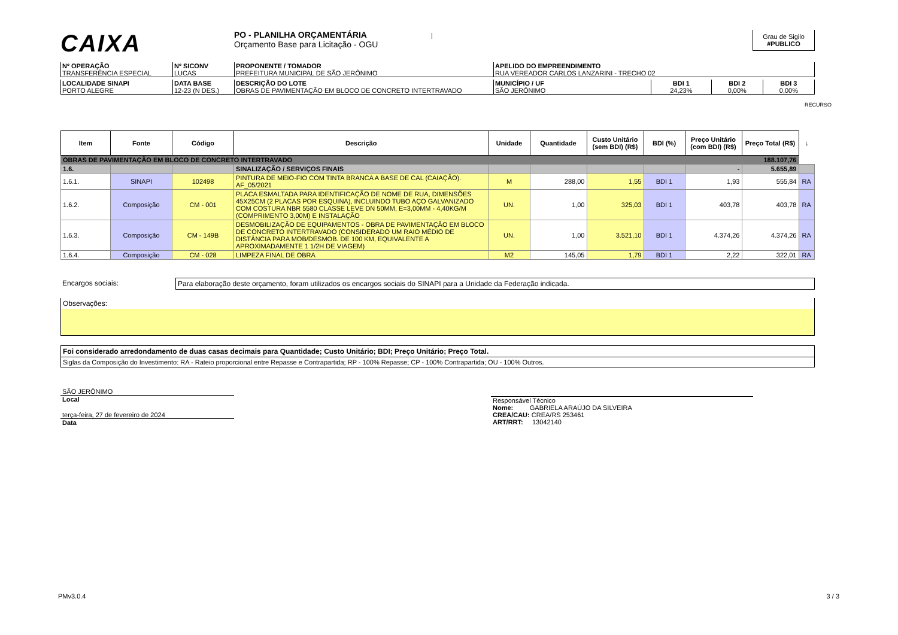CAIXA
PO - PLANILHA ORÇAMENTÁRIA |
Orçamento Base para Licitação - OGU
Grau de Sigilo
#PUBLICO
| Nº OPERAÇÃO TRANSFERÊNCIA ESPECIAL | Nº SICONV LUCAS | PROPONENTE / TOMADOR PREFEITURA MUNICIPAL DE SÃO JERÔNIMO | APELIDO DO EMPREENDIMENTO RUA VEREADOR CARLOS LANZARINI - TRECHO 02 |
| LOCALIDADE SINAPI PORTO ALEGRE | DATA BASE 12-23 (N DES.) | DESCRIÇÃO DO LOTE OBRAS DE PAVIMENTAÇÃO EM BLOCO DE CONCRETO INTERTRAVADO | MUNICÍPIO / UF SÃO JERÔNIMO | BDI 1 24,23% | BDI 2 0,00% | BDI 3 0,00% |
RECURSO
| Item | Fonte | Código | Descrição | Unidade | Quantidade | Custo Unitário (sem BDI) (R$) | BDI (%) | Preço Unitário (com BDI) (R$) | Preço Total (R$) | ↓ |
| --- | --- | --- | --- | --- | --- | --- | --- | --- | --- | --- |
| OBRAS DE PAVIMENTAÇÃO EM BLOCO DE CONCRETO INTERTRAVADO | | | | | | | | | 188.107,76 | |
| 1.6. | | | SINALIZAÇÃO / SERVIÇOS FINAIS | | | | | - | 5.655,89 | |
| 1.6.1. | SINAPI | 102498 | PINTURA DE MEIO-FIO COM TINTA BRANCA A BASE DE CAL (CAIAÇÃO). AF_05/2021 | M | 288,00 | 1,55 | BDI 1 | 1,93 | 555,84 | RA |
| 1.6.2. | Composição | CM - 001 | PLACA ESMALTADA PARA IDENTIFICAÇÃO DE NOME DE RUA, DIMENSÕES 45X25CM (2 PLACAS POR ESQUINA), INCLUINDO TUBO AÇO GALVANIZADO COM COSTURA NBR 5580 CLASSE LEVE DN 50MM, E=3,00MM - 4,40KG/M (COMPRIMENTO 3,00M) E INSTALAÇÃO | UN. | 1,00 | 325,03 | BDI 1 | 403,78 | 403,78 | RA |
| 1.6.3. | Composição | CM - 149B | DESMOBILIZAÇÃO DE EQUIPAMENTOS - OBRA DE PAVIMENTAÇÃO EM BLOCO DE CONCRETO INTERTRAVADO (CONSIDERADO UM RAIO MÉDIO DE DISTÂNCIA PARA MOB/DESMOB. DE 100 KM, EQUIVALENTE A APROXIMADAMENTE 1 1/2H DE VIAGEM) | UN. | 1,00 | 3.521,10 | BDI 1 | 4.374,26 | 4.374,26 | RA |
| 1.6.4. | Composição | CM - 028 | LIMPEZA FINAL DE OBRA | M2 | 145,05 | 1,79 | BDI 1 | 2,22 | 322,01 | RA |
Encargos sociais: Para elaboração deste orçamento, foram utilizados os encargos sociais do SINAPI para a Unidade da Federação indicada.
Observações:
Foi considerado arredondamento de duas casas decimais para Quantidade; Custo Unitário; BDI; Preço Unitário; Preço Total.
Siglas da Composição do Investimento: RA - Rateio proporcional entre Repasse e Contrapartida; RP - 100% Repasse; CP - 100% Contrapartida; OU - 100% Outros.
SÃO JERÔNIMO
Local
terça-feira, 27 de fevereiro de 2024
Data
Responsável Técnico
Nome: GABRIELA ARAÚJO DA SILVEIRA
CREA/CAU: CREA/RS 253461
ART/RRT: 13042140
PMv3.0.4 3 / 3